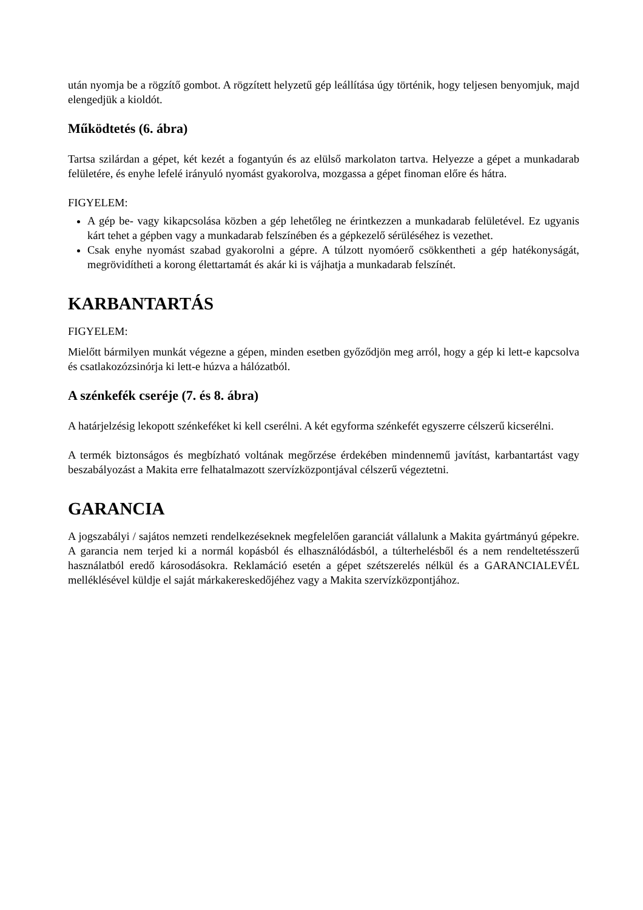után nyomja be a rögzítő gombot. A rögzített helyzetű gép leállítása úgy történik, hogy teljesen benyomjuk, majd elengedjük a kioldót.
Működtetés (6. ábra)
Tartsa szilárdan a gépet, két kezét a fogantyún és az elülső markolaton tartva. Helyezze a gépet a munkadarab felületére, és enyhe lefelé irányuló nyomást gyakorolva, mozgassa a gépet finoman előre és hátra.
FIGYELEM:
A gép be- vagy kikapcsolása közben a gép lehetőleg ne érintkezzen a munkadarab felületével. Ez ugyanis kárt tehet a gépben vagy a munkadarab felszínében és a gépkezelő sérüléséhez is vezethet.
Csak enyhe nyomást szabad gyakorolni a gépre. A túlzott nyomóerő csökkentheti a gép hatékonyságát, megrövidítheti a korong élettartamát és akár ki is vájhatja a munkadarab felszínét.
KARBANTARTÁS
FIGYELEM:
Mielőtt bármilyen munkát végezne a gépen, minden esetben győződjön meg arról, hogy a gép ki lett-e kapcsolva és csatlakozózsinórja ki lett-e húzva a hálózatból.
A szénkefék cseréje (7. és 8. ábra)
A határjelzésig lekopott szénkeféket ki kell cserélni. A két egyforma szénkefét egyszerre célszerű kicserélni.
A termék biztonságos és megbízható voltának megőrzése érdekében mindennemű javítást, karbantartást vagy beszabályozást a Makita erre felhatalmazott szervízközpontjával célszerű végeztetni.
GARANCIA
A jogszabályi / sajátos nemzeti rendelkezéseknek megfelelően garanciát vállalunk a Makita gyártmányú gépekre. A garancia nem terjed ki a normál kopásból és elhasználódásból, a túlterhelésből és a nem rendeltetésszerű használatból eredő károsodásokra. Reklamáció esetén a gépet szétszerelés nélkül és a GARANCIALEVÉL melléklésével küldje el saját márkakereskedőjéhez vagy a Makita szervízközpontjához.